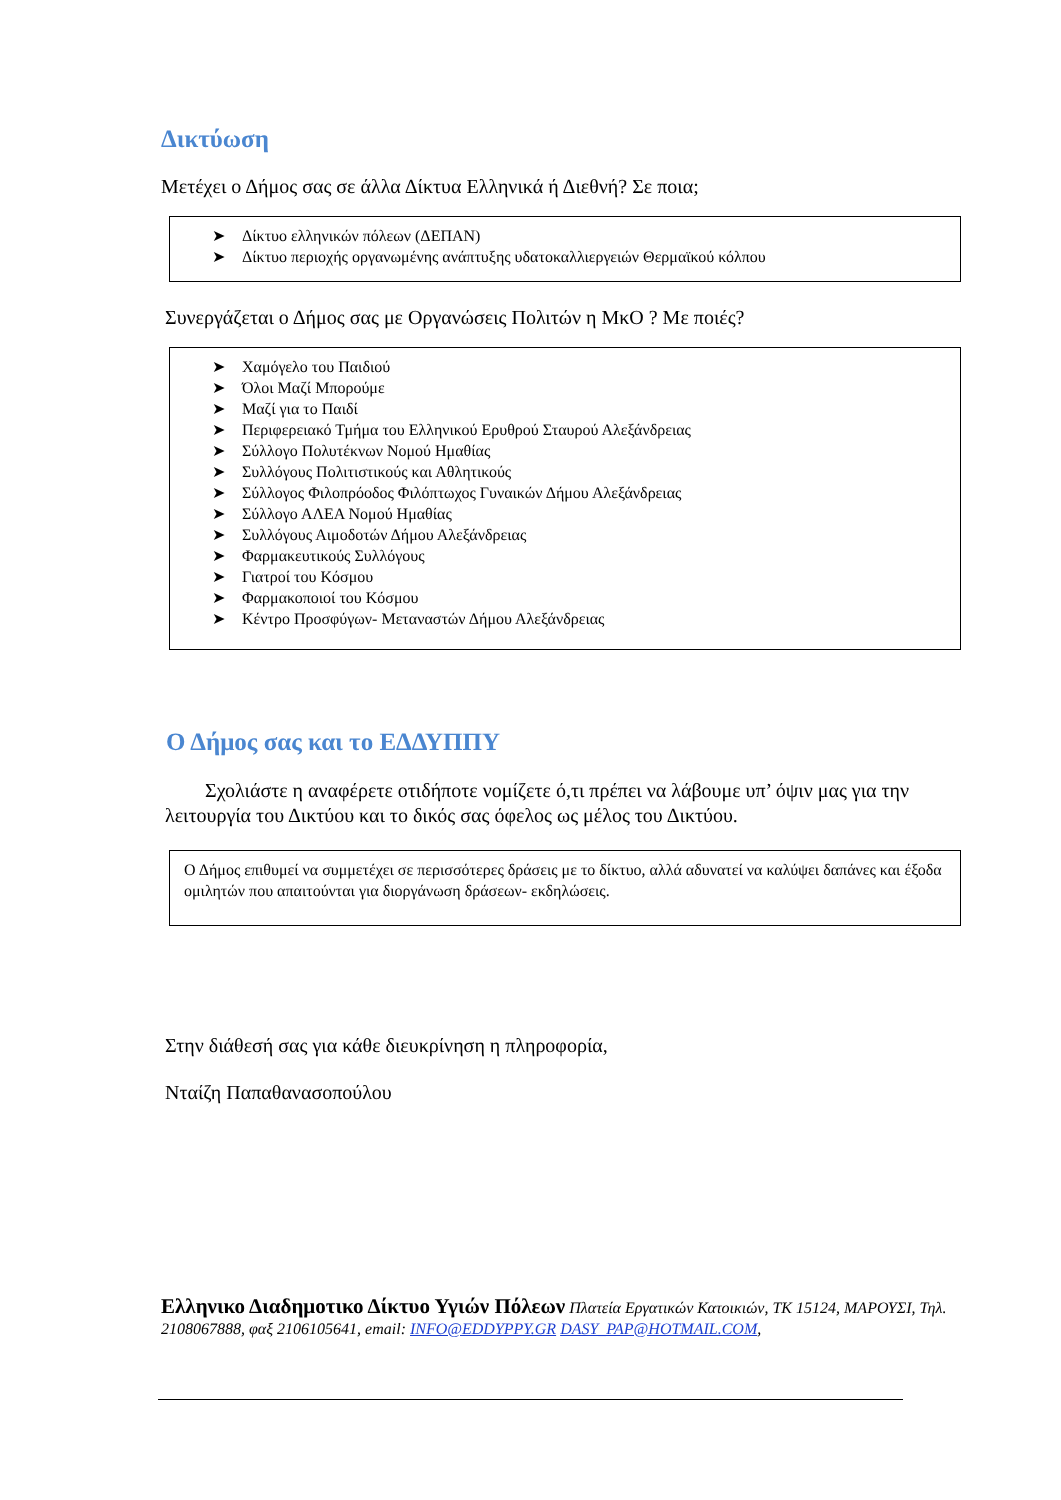Δικτύωση
Μετέχει ο Δήμος σας σε άλλα Δίκτυα Ελληνικά ή Διεθνή? Σε ποια;
➤ Δίκτυο ελληνικών πόλεων (ΔΕΠΑΝ)
➤ Δίκτυο περιοχής οργανωμένης ανάπτυξης υδατοκαλλιεργειών Θερμαϊκού κόλπου
Συνεργάζεται ο Δήμος σας με Οργανώσεις Πολιτών η ΜκΟ ? Με ποιές?
➤ Χαμόγελο του Παιδιού
➤ Όλοι Μαζί Μπορούμε
➤ Μαζί για το Παιδί
➤ Περιφερειακό Τμήμα του Ελληνικού Ερυθρού Σταυρού Αλεξάνδρειας
➤ Σύλλογο Πολυτέκνων Νομού Ημαθίας
➤ Συλλόγους Πολιτιστικούς και Αθλητικούς
➤ Σύλλογος Φιλοπρόοδος Φιλόπτωχος Γυναικών Δήμου Αλεξάνδρειας
➤ Σύλλογο ΑΛΕΑ Νομού Ημαθίας
➤ Συλλόγους Αιμοδοτών Δήμου Αλεξάνδρειας
➤ Φαρμακευτικούς Συλλόγους
➤ Γιατροί του Κόσμου
➤ Φαρμακοποιοί του Κόσμου
➤ Κέντρο Προσφύγων- Μεταναστών Δήμου Αλεξάνδρειας
Ο Δήμος σας και το ΕΔΔΥΠΠΥ
Σχολιάστε η αναφέρετε οτιδήποτε νομίζετε ό,τι πρέπει να λάβουμε υπ’ όψιν μας για την λειτουργία του Δικτύου και το δικός σας όφελος ως μέλος του Δικτύου.
Ο Δήμος επιθυμεί να συμμετέχει σε περισσότερες δράσεις με το δίκτυο, αλλά αδυνατεί να καλύψει δαπάνες και έξοδα ομιλητών που απαιτούνται για διοργάνωση δράσεων- εκδηλώσεις.
Στην διάθεσή σας για κάθε διευκρίνηση η πληροφορία,
Νταίζη Παπαθανασοπούλου
Ελληνικο Διαδημοτικο Δίκτυο Υγιών Πόλεων Πλατεία Εργατικών Κατοικιών, ΤΚ 15124, ΜΑΡΟΥΣΙ, Τηλ. 2108067888, φαξ 2106105641, email: INFO@EDDYPPY.GR DASY_PAP@HOTMAIL.COM,